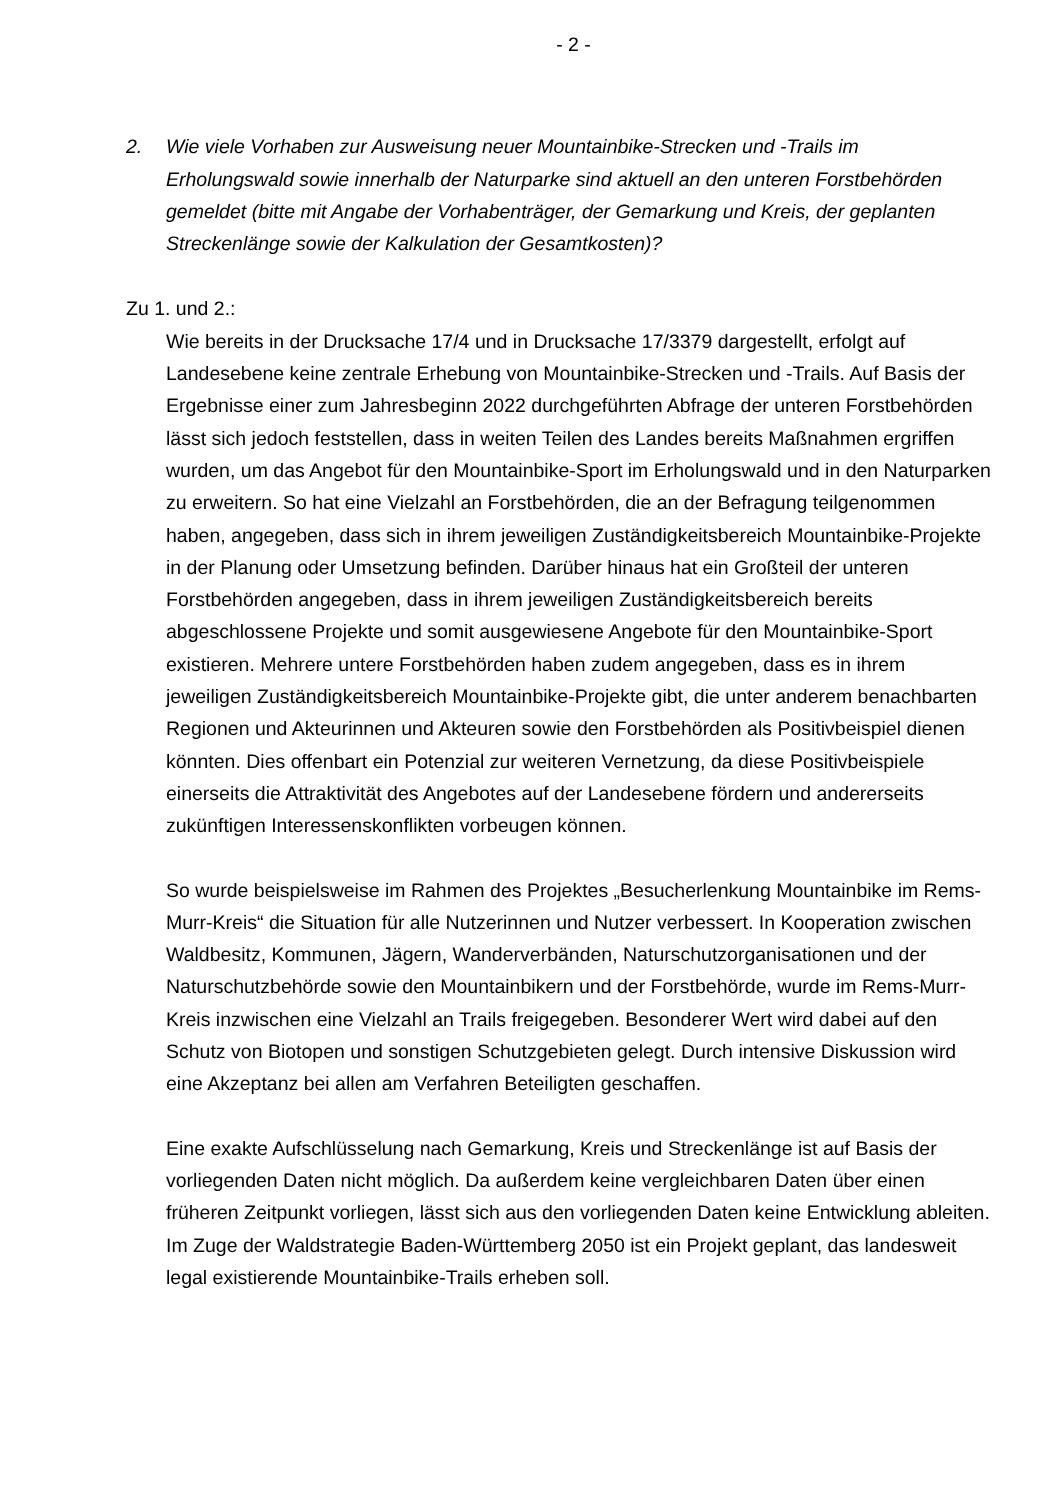- 2 -
2. Wie viele Vorhaben zur Ausweisung neuer Mountainbike-Strecken und -Trails im Erholungswald sowie innerhalb der Naturparke sind aktuell an den unteren Forstbehörden gemeldet (bitte mit Angabe der Vorhabenträger, der Gemarkung und Kreis, der geplanten Streckenlänge sowie der Kalkulation der Gesamtkosten)?
Zu 1. und 2.:
Wie bereits in der Drucksache 17/4 und in Drucksache 17/3379 dargestellt, erfolgt auf Landesebene keine zentrale Erhebung von Mountainbike-Strecken und -Trails. Auf Basis der Ergebnisse einer zum Jahresbeginn 2022 durchgeführten Abfrage der unteren Forstbehörden lässt sich jedoch feststellen, dass in weiten Teilen des Landes bereits Maßnahmen ergriffen wurden, um das Angebot für den Mountainbike-Sport im Erholungswald und in den Naturparken zu erweitern. So hat eine Vielzahl an Forstbehörden, die an der Befragung teilgenommen haben, angegeben, dass sich in ihrem jeweiligen Zuständigkeitsbereich Mountainbike-Projekte in der Planung oder Umsetzung befinden. Darüber hinaus hat ein Großteil der unteren Forstbehörden angegeben, dass in ihrem jeweiligen Zuständigkeitsbereich bereits abgeschlossene Projekte und somit ausgewiesene Angebote für den Mountainbike-Sport existieren. Mehrere untere Forstbehörden haben zudem angegeben, dass es in ihrem jeweiligen Zuständigkeitsbereich Mountainbike-Projekte gibt, die unter anderem benachbarten Regionen und Akteurinnen und Akteuren sowie den Forstbehörden als Positivbeispiel dienen könnten. Dies offenbart ein Potenzial zur weiteren Vernetzung, da diese Positivbeispiele einerseits die Attraktivität des Angebotes auf der Landesebene fördern und andererseits zukünftigen Interessenskonflikten vorbeugen können.
So wurde beispielsweise im Rahmen des Projektes „Besucherlenkung Mountainbike im Rems-Murr-Kreis“ die Situation für alle Nutzerinnen und Nutzer verbessert. In Kooperation zwischen Waldbesitz, Kommunen, Jägern, Wanderverbänden, Naturschutzorganisationen und der Naturschutzbehörde sowie den Mountainbikern und der Forstbehörde, wurde im Rems-Murr-Kreis inzwischen eine Vielzahl an Trails freigegeben. Besonderer Wert wird dabei auf den Schutz von Biotopen und sonstigen Schutzgebieten gelegt. Durch intensive Diskussion wird eine Akzeptanz bei allen am Verfahren Beteiligten geschaffen.
Eine exakte Aufschlüsselung nach Gemarkung, Kreis und Streckenlänge ist auf Basis der vorliegenden Daten nicht möglich. Da außerdem keine vergleichbaren Daten über einen früheren Zeitpunkt vorliegen, lässt sich aus den vorliegenden Daten keine Entwicklung ableiten. Im Zuge der Waldstrategie Baden-Württemberg 2050 ist ein Projekt geplant, das landesweit legal existierende Mountainbike-Trails erheben soll.